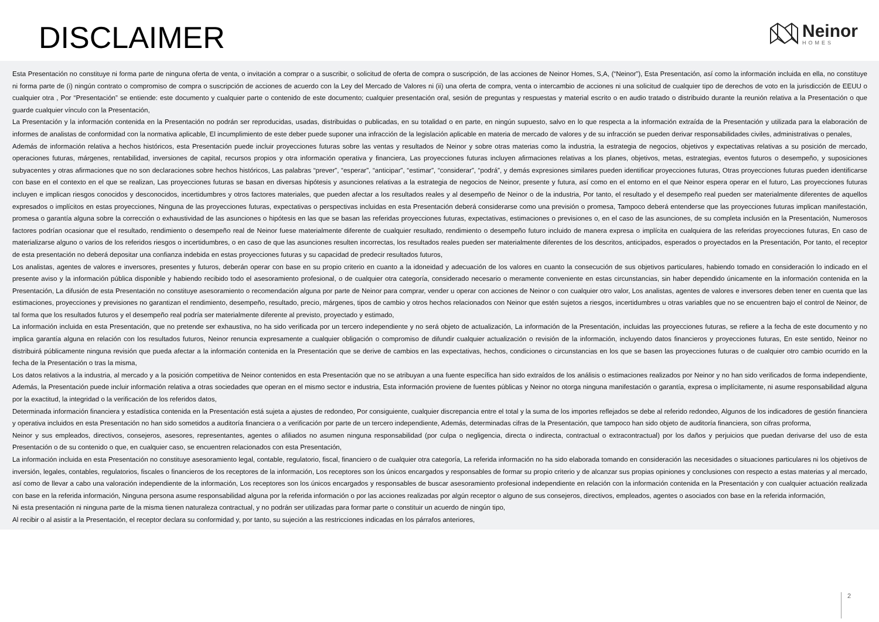DISCLAIMER
Neinor
HOMES
Esta Presentación no constituye ni forma parte de ninguna oferta de venta, o invitación a comprar o a suscribir, o solicitud de oferta de compra o suscripción, de las acciones de Neinor Homes, S,A, (“Neinor”), Esta Presentación, así como la información incluida en ella, no constituye ni forma parte de (i) ningún contrato o compromiso de compra o suscripción de acciones de acuerdo con la Ley del Mercado de Valores ni (ii) una oferta de compra, venta o intercambio de acciones ni una solicitud de cualquier tipo de derechos de voto en la jurisdicción de EEUU o cualquier otra , Por “Presentación” se entiende: este documento y cualquier parte o contenido de este documento; cualquier presentación oral, sesión de preguntas y respuestas y material escrito o en audio tratado o distribuido durante la reunión relativa a la Presentación o que guarde cualquier vínculo con la Presentación,
La Presentación y la información contenida en la Presentación no podrán ser reproducidas, usadas, distribuidas o publicadas, en su totalidad o en parte, en ningún supuesto, salvo en lo que respecta a la información extraída de la Presentación y utilizada para la elaboración de informes de analistas de conformidad con la normativa aplicable, El incumplimiento de este deber puede suponer una infracción de la legislación aplicable en materia de mercado de valores y de su infracción se pueden derivar responsabilidades civiles, administrativas o penales,
Además de información relativa a hechos históricos, esta Presentación puede incluir proyecciones futuras sobre las ventas y resultados de Neinor y sobre otras materias como la industria, la estrategia de negocios, objetivos y expectativas relativas a su posición de mercado, operaciones futuras, márgenes, rentabilidad, inversiones de capital, recursos propios y otra información operativa y financiera, Las proyecciones futuras incluyen afirmaciones relativas a los planes, objetivos, metas, estrategias, eventos futuros o desempeño, y suposiciones subyacentes y otras afirmaciones que no son declaraciones sobre hechos históricos, Las palabras “prever”, “esperar”, “anticipar”, “estimar”, “considerar”, “podrá”, y demás expresiones similares pueden identificar proyecciones futuras, Otras proyecciones futuras pueden identificarse con base en el contexto en el que se realizan, Las proyecciones futuras se basan en diversas hipótesis y asunciones relativas a la estrategia de negocios de Neinor, presente y futura, así como en el entorno en el que Neinor espera operar en el futuro, Las proyecciones futuras incluyen e implican riesgos conocidos y desconocidos, incertidumbres y otros factores materiales, que pueden afectar a los resultados reales y al desempeño de Neinor o de la industria, Por tanto, el resultado y el desempeño real pueden ser materialmente diferentes de aquellos expresados o implícitos en estas proyecciones, Ninguna de las proyecciones futuras, expectativas o perspectivas incluidas en esta Presentación deberá considerarse como una previsión o promesa, Tampoco deberá entenderse que las proyecciones futuras implican manifestación, promesa o garantía alguna sobre la corrección o exhaustividad de las asunciones o hipótesis en las que se basan las referidas proyecciones futuras, expectativas, estimaciones o previsiones o, en el caso de las asunciones, de su completa inclusión en la Presentación, Numerosos factores podrían ocasionar que el resultado, rendimiento o desempeño real de Neinor fuese materialmente diferente de cualquier resultado, rendimiento o desempeño futuro incluido de manera expresa o implícita en cualquiera de las referidas proyecciones futuras, En caso de materializarse alguno o varios de los referidos riesgos o incertidumbres, o en caso de que las asunciones resulten incorrectas, los resultados reales pueden ser materialmente diferentes de los descritos, anticipados, esperados o proyectados en la Presentación, Por tanto, el receptor de esta presentación no deberá depositar una confianza indebida en estas proyecciones futuras y su capacidad de predecir resultados futuros,
Los analistas, agentes de valores e inversores, presentes y futuros, deberán operar con base en su propio criterio en cuanto a la idoneidad y adecuación de los valores en cuanto la consecución de sus objetivos particulares, habiendo tomado en consideración lo indicado en el presente aviso y la información pública disponible y habiendo recibido todo el asesoramiento profesional, o de cualquier otra categoría, considerado necesario o meramente conveniente en estas circunstancias, sin haber dependido únicamente en la información contenida en la Presentación, La difusión de esta Presentación no constituye asesoramiento o recomendación alguna por parte de Neinor para comprar, vender u operar con acciones de Neinor o con cualquier otro valor, Los analistas, agentes de valores e inversores deben tener en cuenta que las estimaciones, proyecciones y previsiones no garantizan el rendimiento, desempeño, resultado, precio, márgenes, tipos de cambio y otros hechos relacionados con Neinor que estén sujetos a riesgos, incertidumbres u otras variables que no se encuentren bajo el control de Neinor, de tal forma que los resultados futuros y el desempeño real podría ser materialmente diferente al previsto, proyectado y estimado,
La información incluida en esta Presentación, que no pretende ser exhaustiva, no ha sido verificada por un tercero independiente y no será objeto de actualización, La información de la Presentación, incluidas las proyecciones futuras, se refiere a la fecha de este documento y no implica garantía alguna en relación con los resultados futuros, Neinor renuncia expresamente a cualquier obligación o compromiso de difundir cualquier actualización o revisión de la información, incluyendo datos financieros y proyecciones futuras, En este sentido, Neinor no distribuirá públicamente ninguna revisión que pueda afectar a la información contenida en la Presentación que se derive de cambios en las expectativas, hechos, condiciones o circunstancias en los que se basen las proyecciones futuras o de cualquier otro cambio ocurrido en la fecha de la Presentación o tras la misma,
Los datos relativos a la industria, al mercado y a la posición competitiva de Neinor contenidos en esta Presentación que no se atribuyan a una fuente específica han sido extraídos de los análisis o estimaciones realizados por Neinor y no han sido verificados de forma independiente, Además, la Presentación puede incluir información relativa a otras sociedades que operan en el mismo sector e industria, Esta información proviene de fuentes públicas y Neinor no otorga ninguna manifestación o garantía, expresa o implícitamente, ni asume responsabilidad alguna por la exactitud, la integridad o la verificación de los referidos datos,
Determinada información financiera y estadística contenida en la Presentación está sujeta a ajustes de redondeo, Por consiguiente, cualquier discrepancia entre el total y la suma de los importes reflejados se debe al referido redondeo, Algunos de los indicadores de gestión financiera y operativa incluidos en esta Presentación no han sido sometidos a auditoría financiera o a verificación por parte de un tercero independiente, Además, determinadas cifras de la Presentación, que tampoco han sido objeto de auditoría financiera, son cifras proforma,
Neinor y sus empleados, directivos, consejeros, asesores, representantes, agentes o afiliados no asumen ninguna responsabilidad (por culpa o negligencia, directa o indirecta, contractual o extracontractual) por los daños y perjuicios que puedan derivarse del uso de esta Presentación o de su contenido o que, en cualquier caso, se encuentren relacionados con esta Presentación,
La información incluida en esta Presentación no constituye asesoramiento legal, contable, regulatorio, fiscal, financiero o de cualquier otra categoría, La referida información no ha sido elaborada tomando en consideración las necesidades o situaciones particulares ni los objetivos de inversión, legales, contables, regulatorios, fiscales o financieros de los receptores de la información, Los receptores son los únicos encargados y responsables de formar su propio criterio y de alcanzar sus propias opiniones y conclusiones con respecto a estas materias y al mercado, así como de llevar a cabo una valoración independiente de la información, Los receptores son los únicos encargados y responsables de buscar asesoramiento profesional independiente en relación con la información contenida en la Presentación y con cualquier actuación realizada con base en la referida información, Ninguna persona asume responsabilidad alguna por la referida información o por las acciones realizadas por algún receptor o alguno de sus consejeros, directivos, empleados, agentes o asociados con base en la referida información,
Ni esta presentación ni ninguna parte de la misma tienen naturaleza contractual, y no podrán ser utilizadas para formar parte o constituir un acuerdo de ningún tipo,
Al recibir o al asistir a la Presentación, el receptor declara su conformidad y, por tanto, su sujeción a las restricciones indicadas en los párrafos anteriores,
2